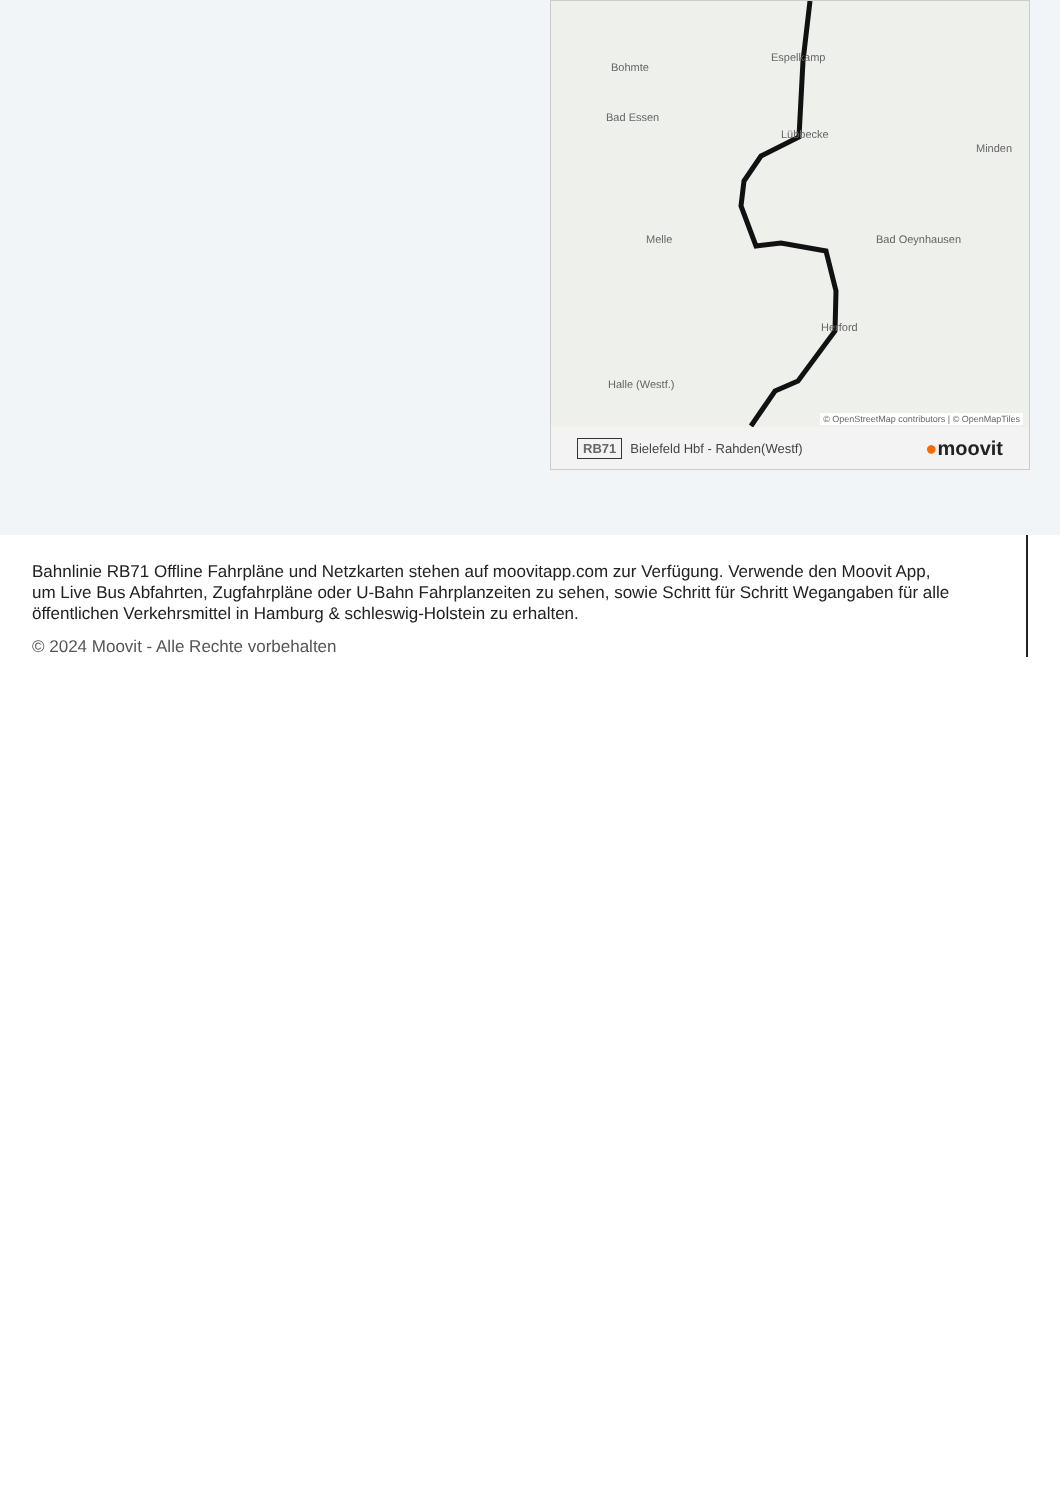Bohmte
Espelkamp
Bad Essen
Lübbecke
Melle Bad Oeynhausen
Herford
Halle (Westf.)
Minden
© OpenStreetMap contributors | © OpenMapTiles
RB71 Bielefeld Hbf - Rahden(Westf) ●moovit
Bahnlinie RB71 Offline Fahrpläne und Netzkarten stehen auf moovitapp.com zur Verfügung. Verwende den Moovit App, um Live Bus Abfahrten, Zugfahrpläne oder U-Bahn Fahrplanzeiten zu sehen, sowie Schritt für Schritt Wegangaben für alle öffentlichen Verkehrsmittel in Hamburg & schleswig-Holstein zu erhalten.
© 2024 Moovit - Alle Rechte vorbehalten